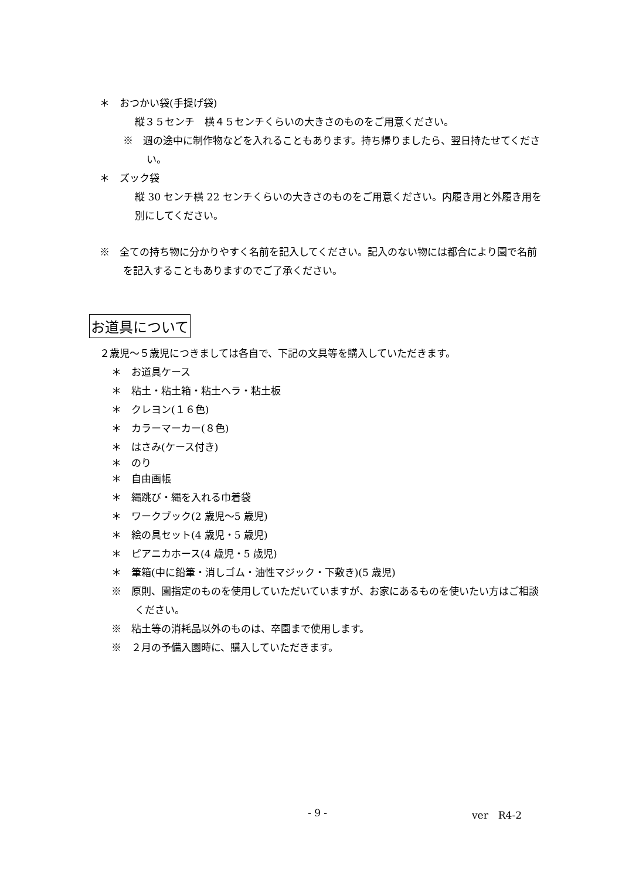＊　おつかい袋(手提げ袋)
縦３５センチ　横４５センチくらいの大きさのものをご用意ください。
※　週の途中に制作物などを入れることもあります。持ち帰りましたら、翌日持たせてください。
＊　ズック袋
縦 30 センチ横 22 センチくらいの大きさのものをご用意ください。内履き用と外履き用を別にしてください。
※　全ての持ち物に分かりやすく名前を記入してください。記入のない物には都合により園で名前を記入することもありますのでご了承ください。
お道具について
２歳児～５歳児につきましては各自で、下記の文具等を購入していただきます。
＊　お道具ケース
＊　粘土・粘土箱・粘土ヘラ・粘土板
＊　クレヨン(１６色)
＊　カラーマーカー(８色)
＊　はさみ(ケース付き)
＊　のり
＊　自由画帳
＊　縄跳び・縄を入れる巾着袋
＊　ワークブック(2 歳児～5 歳児)
＊　絵の具セット(4 歳児・5 歳児)
＊　ピアニカホース(4 歳児・5 歳児)
＊　筆箱(中に鉛筆・消しゴム・油性マジック・下敷き)(5 歳児)
※　原則、園指定のものを使用していただいていますが、お家にあるものを使いたい方はご相談ください。
※　粘土等の消耗品以外のものは、卒園まで使用します。
※　２月の予備入園時に、購入していただきます。
- 9 - ver　R4-2